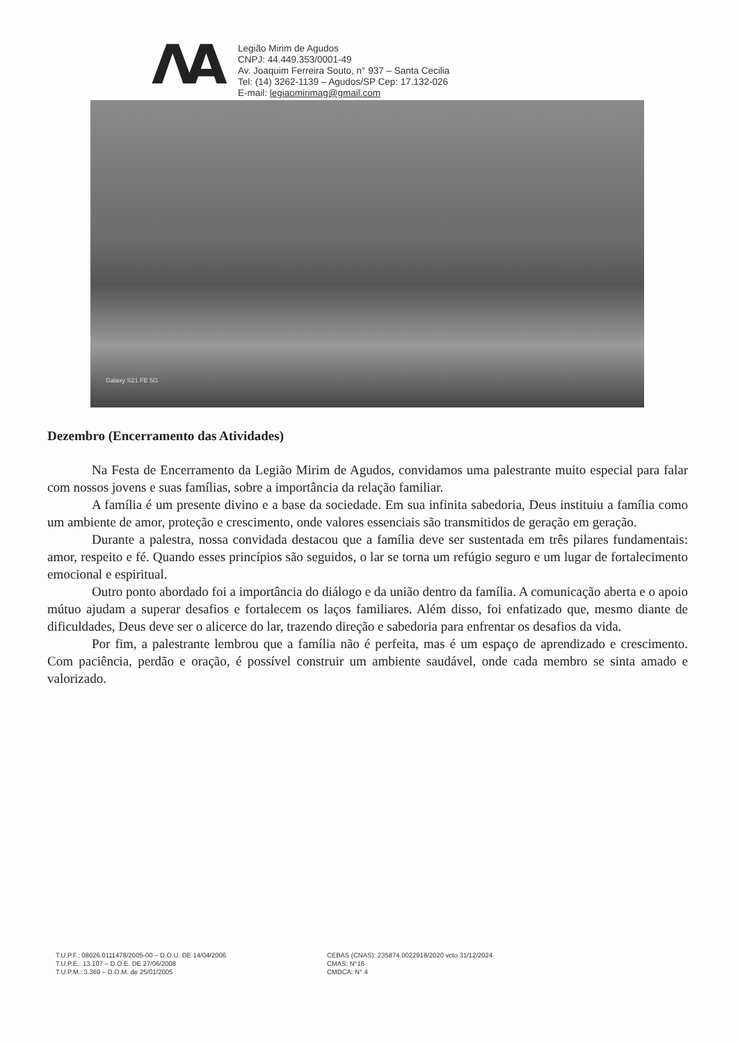ΛA
Legião Mirim de Agudos
CNPJ: 44.449.353/0001-49
Av. Joaquim Ferreira Souto, n° 937 – Santa Cecilia
Tel: (14) 3262-1139 – Agudos/SP Cep: 17.132-026
E-mail: legiaomirimag@gmail.com
Galaxy S21 FE 5G
Dezembro (Encerramento das Atividades)
Na Festa de Encerramento da Legião Mirim de Agudos, convidamos uma palestrante muito especial para falar com nossos jovens e suas famílias, sobre a importância da relação familiar.
A família é um presente divino e a base da sociedade. Em sua infinita sabedoria, Deus instituiu a família como um ambiente de amor, proteção e crescimento, onde valores essenciais são transmitidos de geração em geração.
Durante a palestra, nossa convidada destacou que a família deve ser sustentada em três pilares fundamentais: amor, respeito e fé. Quando esses princípios são seguidos, o lar se torna um refúgio seguro e um lugar de fortalecimento emocional e espiritual.
Outro ponto abordado foi a importância do diálogo e da união dentro da família. A comunicação aberta e o apoio mútuo ajudam a superar desafios e fortalecem os laços familiares. Além disso, foi enfatizado que, mesmo diante de dificuldades, Deus deve ser o alicerce do lar, trazendo direção e sabedoria para enfrentar os desafios da vida.
Por fim, a palestrante lembrou que a família não é perfeita, mas é um espaço de aprendizado e crescimento. Com paciência, perdão e oração, é possível construir um ambiente saudável, onde cada membro se sinta amado e valorizado.
T.U.P.F.: 08026.0111478/2005-00 – D.O.U. DE 14/04/2006
T.U.P.E.: 13.107 – D.O.E. DE 27/06/2008
T.U.P.M.: 3.369 – D.O.M. de 25/01/2005
CEBAS (CNAS): 235874.0022918/2020 vcto 31/12/2024
CMAS: N°16
CMDCA: N° 4